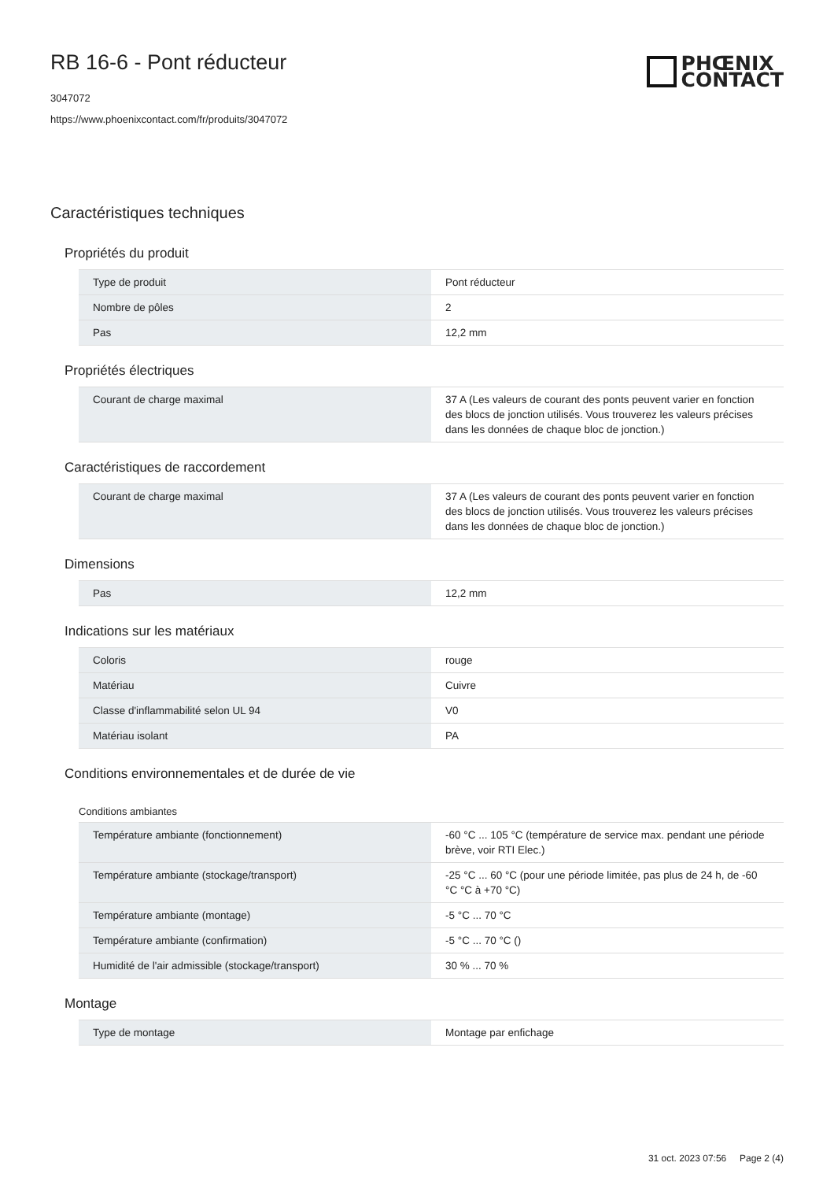PHŒNIX
CONTACT
RB 16-6 - Pont réducteur
3047072
https://www.phoenixcontact.com/fr/produits/3047072
Caractéristiques techniques
Propriétés du produit
| Type de produit | Pont réducteur |
| Nombre de pôles | 2 |
| Pas | 12,2 mm |
Propriétés électriques
| Courant de charge maximal | 37 A (Les valeurs de courant des ponts peuvent varier en fonction des blocs de jonction utilisés. Vous trouverez les valeurs précises dans les données de chaque bloc de jonction.) |
Caractéristiques de raccordement
| Courant de charge maximal | 37 A (Les valeurs de courant des ponts peuvent varier en fonction des blocs de jonction utilisés. Vous trouverez les valeurs précises dans les données de chaque bloc de jonction.) |
Dimensions
| Pas | 12,2 mm |
Indications sur les matériaux
| Coloris | rouge |
| Matériau | Cuivre |
| Classe d'inflammabilité selon UL 94 | V0 |
| Matériau isolant | PA |
Conditions environnementales et de durée de vie
Conditions ambiantes
| Température ambiante (fonctionnement) | -60 °C ... 105 °C (température de service max. pendant une période brève, voir RTI Elec.) |
| Température ambiante (stockage/transport) | -25 °C ... 60 °C (pour une période limitée, pas plus de 24 h, de -60 °C °C à +70 °C) |
| Température ambiante (montage) | -5 °C ... 70 °C |
| Température ambiante (confirmation) | -5 °C ... 70 °C () |
| Humidité de l'air admissible (stockage/transport) | 30 % ... 70 % |
Montage
| Type de montage | Montage par enfichage |
31 oct. 2023 07:56 Page 2 (4)